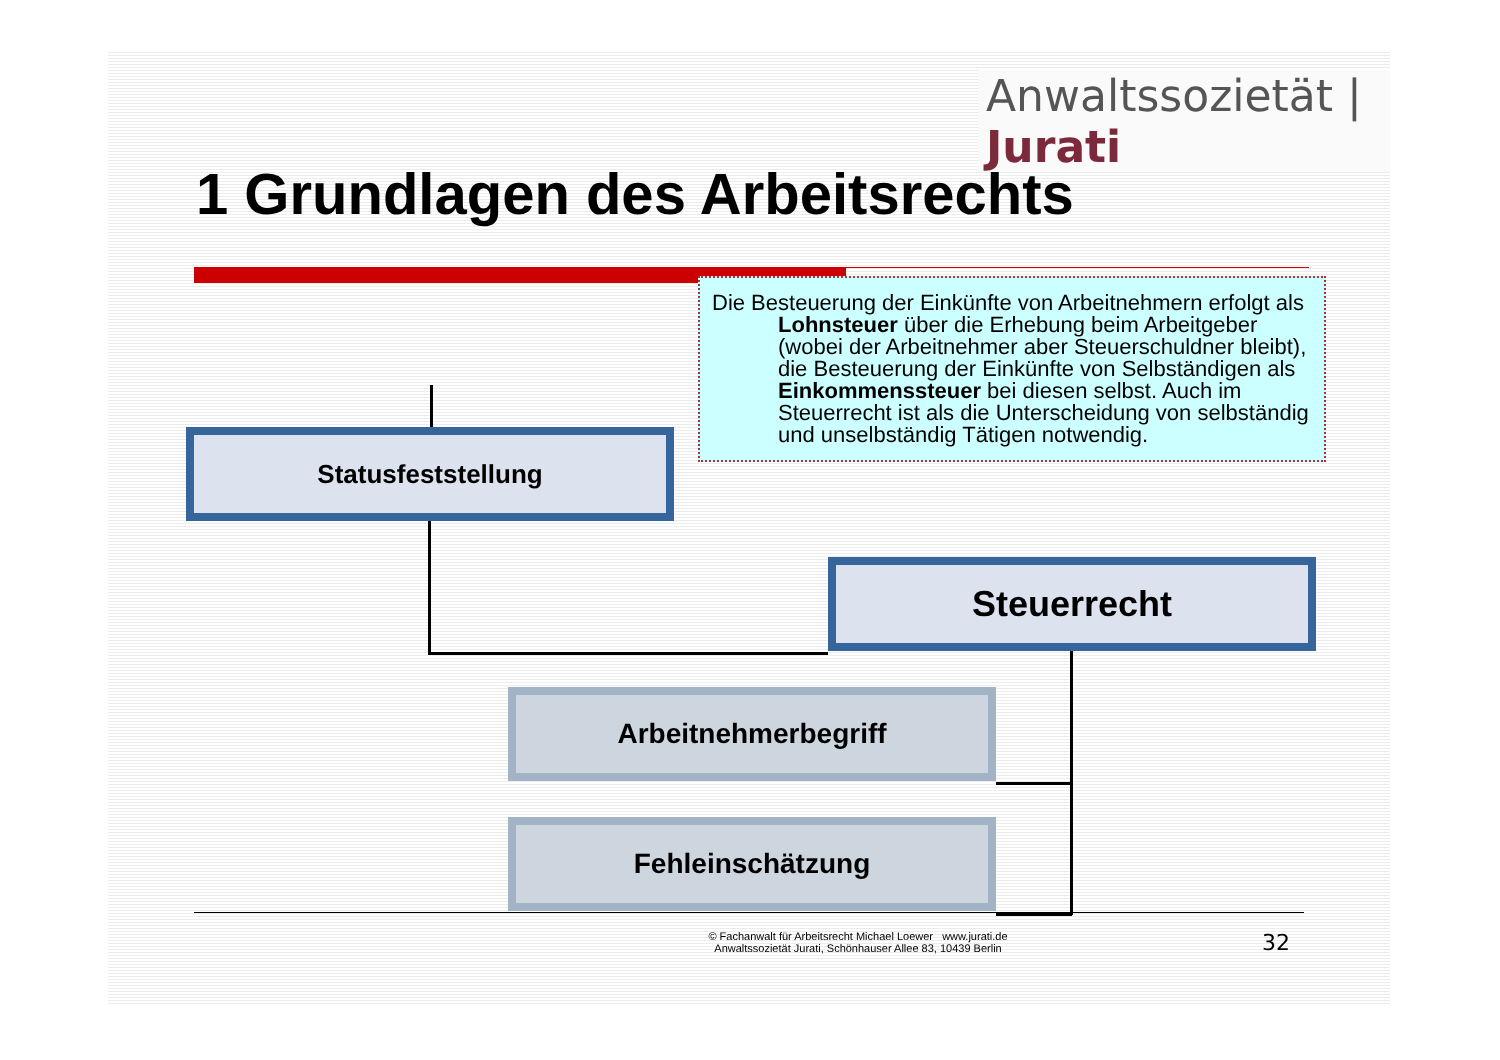Anwaltssozietät | Jurati
1 Grundlagen des Arbeitsrechts
Die Besteuerung der Einkünfte von Arbeitnehmern erfolgt als Lohnsteuer über die Erhebung beim Arbeitgeber (wobei der Arbeitnehmer aber Steuerschuldner bleibt), die Besteuerung der Einkünfte von Selbständigen als Einkommenssteuer bei diesen selbst. Auch im Steuerrecht ist als die Unterscheidung von selbständig und unselbständig Tätigen notwendig.
Statusfeststellung
Steuerrecht
Arbeitnehmerbegriff
Fehleinschätzung
© Fachanwalt für Arbeitsrecht Michael Loewer www.jurati.de
Anwaltssozietät Jurati, Schönhauser Allee 83, 10439 Berlin
32